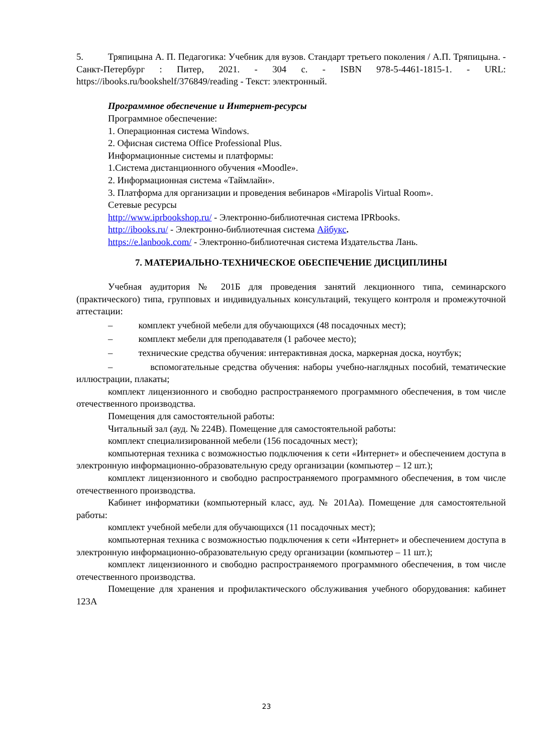5. Тряпицына А. П. Педагогика: Учебник для вузов. Стандарт третьего поколения / А.П. Тряпицына. - Санкт-Петербург : Питер, 2021. - 304 с. - ISBN 978-5-4461-1815-1. - URL: https://ibooks.ru/bookshelf/376849/reading - Текст: электронный.
Программное обеспечение и Интернет-ресурсы
Программное обеспечение:
1. Операционная система Windows.
2. Офисная система Office Professional Plus.
Информационные системы и платформы:
1.Система дистанционного обучения «Moodle».
2. Информационная система «Таймлайн».
3. Платформа для организации и проведения вебинаров «Mirapolis Virtual Room».
Сетевые ресурсы
http://www.iprbookshop.ru/ - Электронно-библиотечная система IPRbooks.
http://ibooks.ru/ - Электронно-библиотечная система Айбукс.
https://e.lanbook.com/ - Электронно-библиотечная система Издательства Лань.
7. МАТЕРИАЛЬНО-ТЕХНИЧЕСКОЕ ОБЕСПЕЧЕНИЕ ДИСЦИПЛИНЫ
Учебная аудитория № 201Б для проведения занятий лекционного типа, семинарского (практического) типа, групповых и индивидуальных консультаций, текущего контроля и промежуточной аттестации:
– комплект учебной мебели для обучающихся (48 посадочных мест);
– комплект мебели для преподавателя (1 рабочее место);
– технические средства обучения: интерактивная доска, маркерная доска, ноутбук;
– вспомогательные средства обучения: наборы учебно-наглядных пособий, тематические иллюстрации, плакаты;
комплект лицензионного и свободно распространяемого программного обеспечения, в том числе отечественного производства.
Помещения для самостоятельной работы:
Читальный зал (ауд. № 224В). Помещение для самостоятельной работы:
комплект специализированной мебели (156 посадочных мест);
компьютерная техника с возможностью подключения к сети «Интернет» и обеспечением доступа в электронную информационно-образовательную среду организации (компьютер – 12 шт.);
комплект лицензионного и свободно распространяемого программного обеспечения, в том числе отечественного производства.
Кабинет информатики (компьютерный класс, ауд. № 201Аа). Помещение для самостоятельной работы:
комплект учебной мебели для обучающихся (11 посадочных мест);
компьютерная техника с возможностью подключения к сети «Интернет» и обеспечением доступа в электронную информационно-образовательную среду организации (компьютер – 11 шт.);
комплект лицензионного и свободно распространяемого программного обеспечения, в том числе отечественного производства.
Помещение для хранения и профилактического обслуживания учебного оборудования: кабинет 123А
23